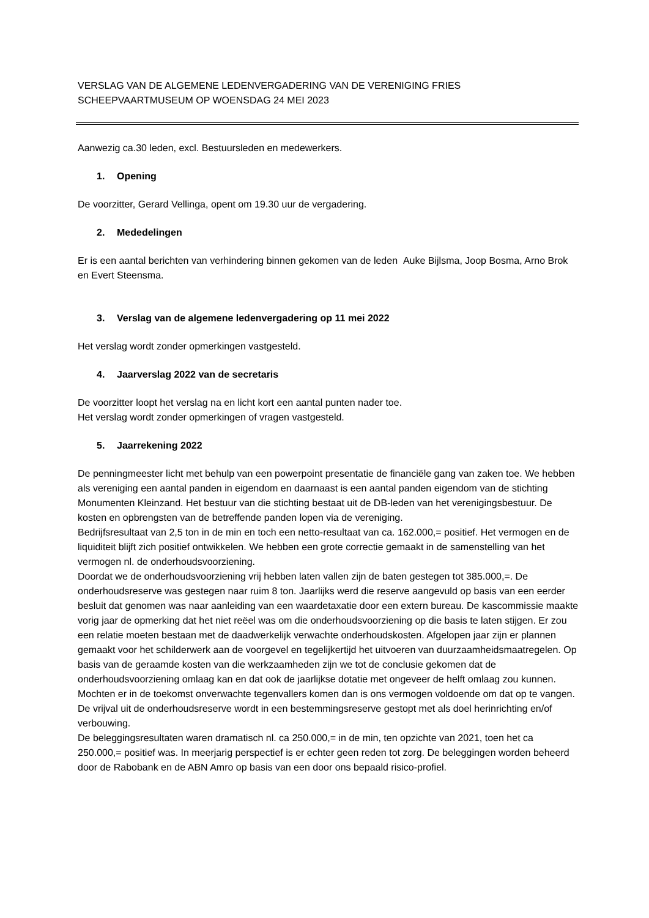VERSLAG VAN DE ALGEMENE LEDENVERGADERING VAN DE VERENIGING FRIES
SCHEEPVAARTMUSEUM OP WOENSDAG 24 MEI 2023
Aanwezig ca.30 leden, excl. Bestuursleden en medewerkers.
1. Opening
De voorzitter, Gerard Vellinga, opent om 19.30 uur de vergadering.
2. Mededelingen
Er is een aantal berichten van verhindering binnen gekomen van de leden Auke Bijlsma, Joop Bosma, Arno Brok en Evert Steensma.
3. Verslag van de algemene ledenvergadering op 11 mei 2022
Het verslag wordt zonder opmerkingen vastgesteld.
4. Jaarverslag 2022 van de secretaris
De voorzitter loopt het verslag na en licht kort een aantal punten nader toe.
Het verslag wordt zonder opmerkingen of vragen vastgesteld.
5. Jaarrekening 2022
De penningmeester licht met behulp van een powerpoint presentatie de financiële gang van zaken toe. We hebben als vereniging een aantal panden in eigendom en daarnaast is een aantal panden eigendom van de stichting Monumenten Kleinzand. Het bestuur van die stichting bestaat uit de DB-leden van het verenigingsbestuur. De kosten en opbrengsten van de betreffende panden lopen via de vereniging.
Bedrijfsresultaat van 2,5 ton in de min en toch een netto-resultaat van ca. 162.000,= positief. Het vermogen en de liquiditeit blijft zich positief ontwikkelen. We hebben een grote correctie gemaakt in de samenstelling van het vermogen nl. de onderhoudsvoorziening.
Doordat we de onderhoudsvoorziening vrij hebben laten vallen zijn de baten gestegen tot 385.000,=. De onderhoudsreserve was gestegen naar ruim 8 ton. Jaarlijks werd die reserve aangevuld op basis van een eerder besluit dat genomen was naar aanleiding van een waardetaxatie door een extern bureau. De kascommissie maakte vorig jaar de opmerking dat het niet reëel was om die onderhoudsvoorziening op die basis te laten stijgen. Er zou een relatie moeten bestaan met de daadwerkelijk verwachte onderhoudskosten. Afgelopen jaar zijn er plannen gemaakt voor het schilderwerk aan de voorgevel en tegelijkertijd het uitvoeren van duurzaamheidsmaatregelen. Op basis van de geraamde kosten van die werkzaamheden zijn we tot de conclusie gekomen dat de onderhoudsvoorziening omlaag kan en dat ook de jaarlijkse dotatie met ongeveer de helft omlaag zou kunnen. Mochten er in de toekomst onverwachte tegenvallers komen dan is ons vermogen voldoende om dat op te vangen. De vrijval uit de onderhoudsreserve wordt in een bestemmingsreserve gestopt met als doel herinrichting en/of verbouwing.
De beleggingsresultaten waren dramatisch nl. ca 250.000,= in de min, ten opzichte van 2021, toen het ca 250.000,= positief was. In meerjarig perspectief is er echter geen reden tot zorg. De beleggingen worden beheerd door de Rabobank en de ABN Amro op basis van een door ons bepaald risico-profiel.